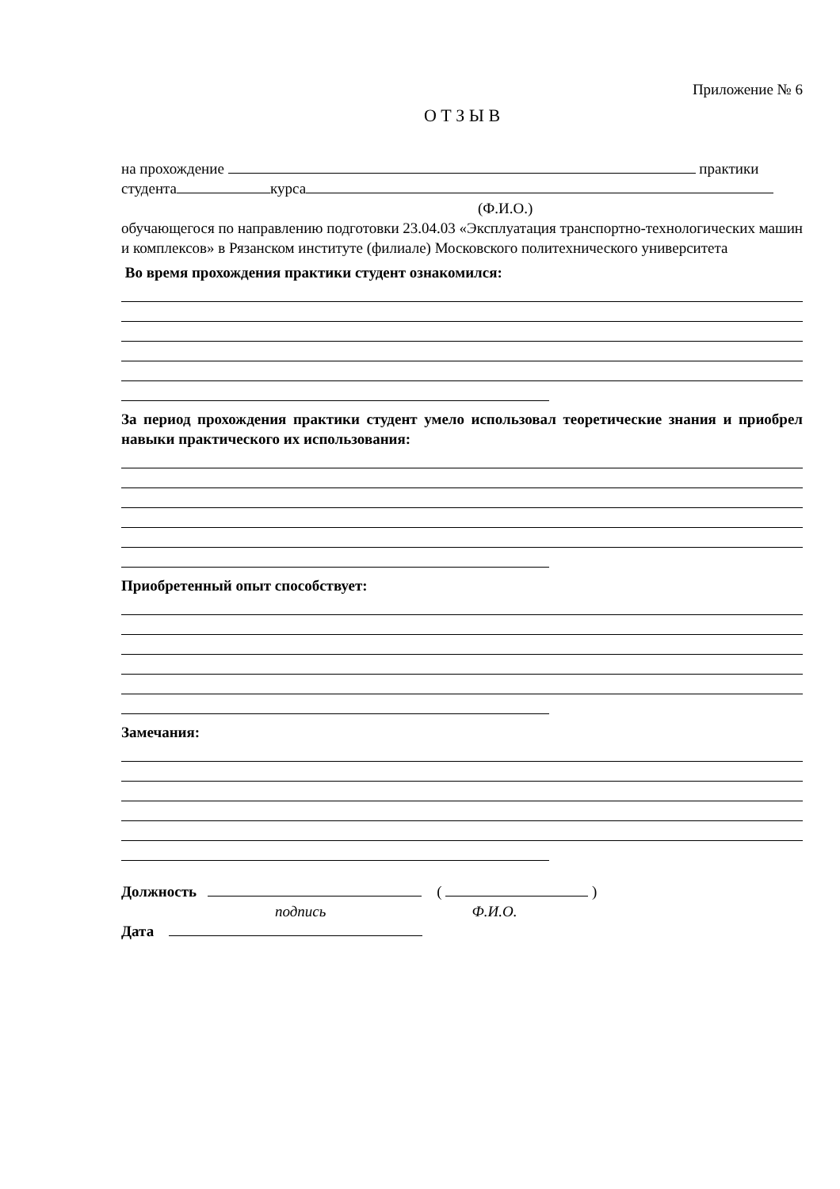Приложение № 6
О Т З Ы В
на прохождение практики
студента курса
(Ф.И.О.)
обучающегося по направлению подготовки 23.04.03 «Эксплуатация транспортно-технологических машин и комплексов» в Рязанском институте (филиале) Московского политехнического университета
Во время прохождения практики студент ознакомился:
За период прохождения практики студент умело использовал теоретические знания и приобрел навыки практического их использования:
Приобретенный опыт способствует:
Замечания:
Должность ( )
подпись Ф.И.О.
Дата